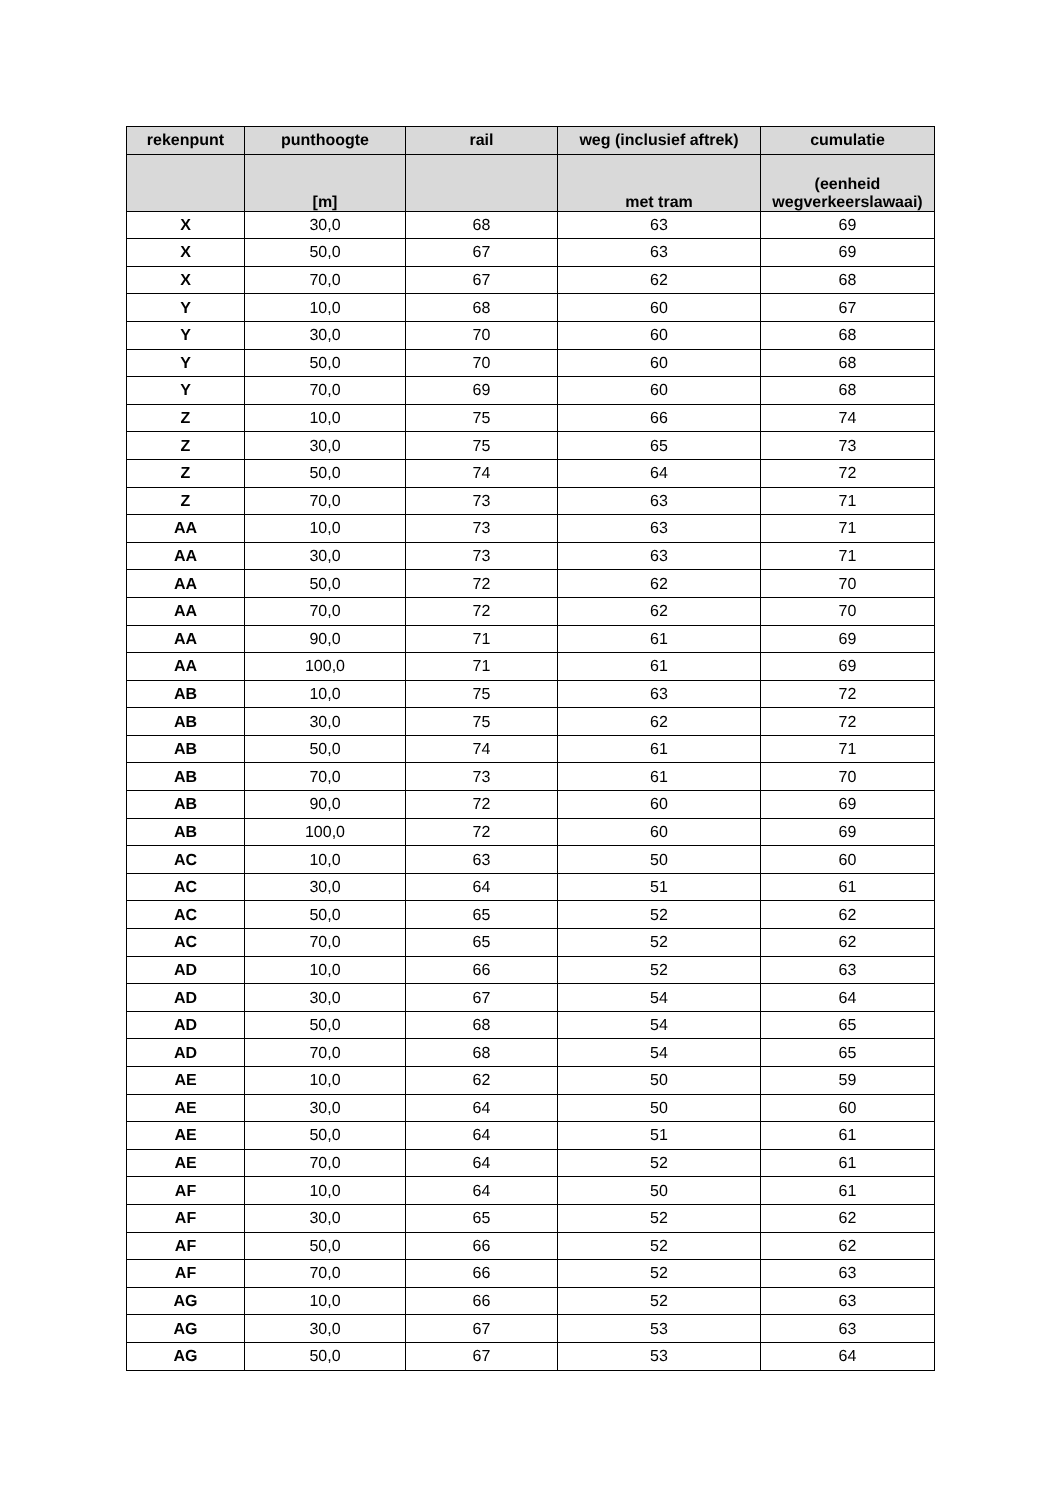| rekenpunt | punthoogte | rail | weg (inclusief aftrek) | cumulatie |
| --- | --- | --- | --- | --- |
| | [m] | | met tram | (eenheid wegverkeerslawaai) |
| X | 30,0 | 68 | 63 | 69 |
| X | 50,0 | 67 | 63 | 69 |
| X | 70,0 | 67 | 62 | 68 |
| Y | 10,0 | 68 | 60 | 67 |
| Y | 30,0 | 70 | 60 | 68 |
| Y | 50,0 | 70 | 60 | 68 |
| Y | 70,0 | 69 | 60 | 68 |
| Z | 10,0 | 75 | 66 | 74 |
| Z | 30,0 | 75 | 65 | 73 |
| Z | 50,0 | 74 | 64 | 72 |
| Z | 70,0 | 73 | 63 | 71 |
| AA | 10,0 | 73 | 63 | 71 |
| AA | 30,0 | 73 | 63 | 71 |
| AA | 50,0 | 72 | 62 | 70 |
| AA | 70,0 | 72 | 62 | 70 |
| AA | 90,0 | 71 | 61 | 69 |
| AA | 100,0 | 71 | 61 | 69 |
| AB | 10,0 | 75 | 63 | 72 |
| AB | 30,0 | 75 | 62 | 72 |
| AB | 50,0 | 74 | 61 | 71 |
| AB | 70,0 | 73 | 61 | 70 |
| AB | 90,0 | 72 | 60 | 69 |
| AB | 100,0 | 72 | 60 | 69 |
| AC | 10,0 | 63 | 50 | 60 |
| AC | 30,0 | 64 | 51 | 61 |
| AC | 50,0 | 65 | 52 | 62 |
| AC | 70,0 | 65 | 52 | 62 |
| AD | 10,0 | 66 | 52 | 63 |
| AD | 30,0 | 67 | 54 | 64 |
| AD | 50,0 | 68 | 54 | 65 |
| AD | 70,0 | 68 | 54 | 65 |
| AE | 10,0 | 62 | 50 | 59 |
| AE | 30,0 | 64 | 50 | 60 |
| AE | 50,0 | 64 | 51 | 61 |
| AE | 70,0 | 64 | 52 | 61 |
| AF | 10,0 | 64 | 50 | 61 |
| AF | 30,0 | 65 | 52 | 62 |
| AF | 50,0 | 66 | 52 | 62 |
| AF | 70,0 | 66 | 52 | 63 |
| AG | 10,0 | 66 | 52 | 63 |
| AG | 30,0 | 67 | 53 | 63 |
| AG | 50,0 | 67 | 53 | 64 |